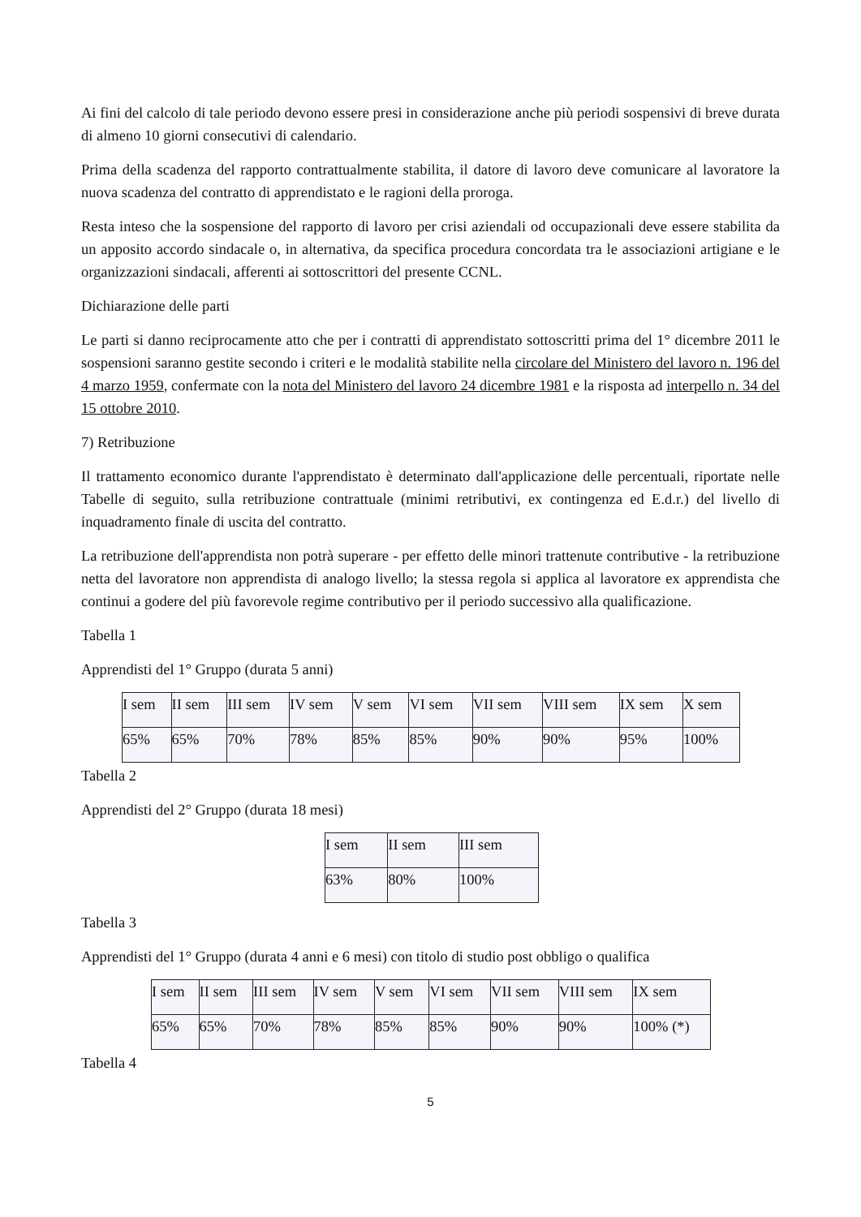Ai fini del calcolo di tale periodo devono essere presi in considerazione anche più periodi sospensivi di breve durata di almeno 10 giorni consecutivi di calendario.
Prima della scadenza del rapporto contrattualmente stabilita, il datore di lavoro deve comunicare al lavoratore la nuova scadenza del contratto di apprendistato e le ragioni della proroga.
Resta inteso che la sospensione del rapporto di lavoro per crisi aziendali od occupazionali deve essere stabilita da un apposito accordo sindacale o, in alternativa, da specifica procedura concordata tra le associazioni artigiane e le organizzazioni sindacali, afferenti ai sottoscrittori del presente CCNL.
Dichiarazione delle parti
Le parti si danno reciprocamente atto che per i contratti di apprendistato sottoscritti prima del 1° dicembre 2011 le sospensioni saranno gestite secondo i criteri e le modalità stabilite nella circolare del Ministero del lavoro n. 196 del 4 marzo 1959, confermate con la nota del Ministero del lavoro 24 dicembre 1981 e la risposta ad interpello n. 34 del 15 ottobre 2010.
7) Retribuzione
Il trattamento economico durante l'apprendistato è determinato dall'applicazione delle percentuali, riportate nelle Tabelle di seguito, sulla retribuzione contrattuale (minimi retributivi, ex contingenza ed E.d.r.) del livello di inquadramento finale di uscita del contratto.
La retribuzione dell'apprendista non potrà superare - per effetto delle minori trattenute contributive - la retribuzione netta del lavoratore non apprendista di analogo livello; la stessa regola si applica al lavoratore ex apprendista che continui a godere del più favorevole regime contributivo per il periodo successivo alla qualificazione.
Tabella 1
Apprendisti del 1° Gruppo (durata 5 anni)
| I sem | II sem | III sem | IV sem | V sem | VI sem | VII sem | VIII sem | IX sem | X sem |
| 65% | 65% | 70% | 78% | 85% | 85% | 90% | 90% | 95% | 100% |
Tabella 2
Apprendisti del 2° Gruppo (durata 18 mesi)
| I sem | II sem | III sem |
| 63% | 80% | 100% |
Tabella 3
Apprendisti del 1° Gruppo (durata 4 anni e 6 mesi) con titolo di studio post obbligo o qualifica
| I sem | II sem | III sem | IV sem | V sem | VI sem | VII sem | VIII sem | IX sem |
| 65% | 65% | 70% | 78% | 85% | 85% | 90% | 90% | 100% (*) |
Tabella 4
5